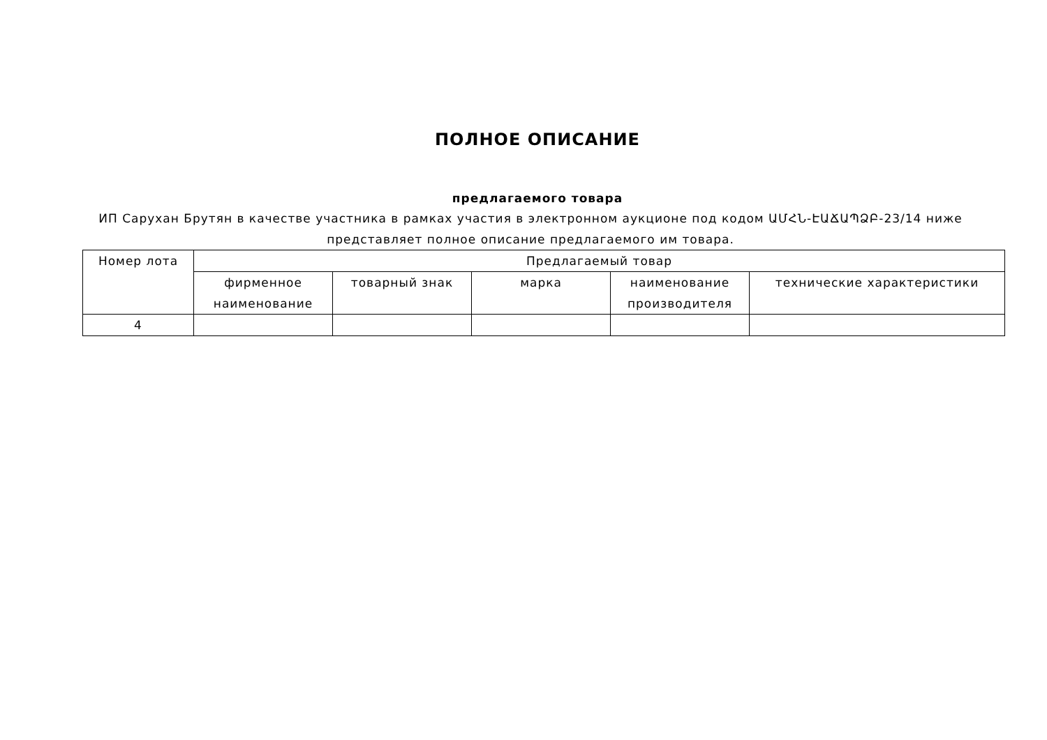ПОЛНОЕ ОПИСАНИЕ
предлагаемого товара
ИП Сарухан Брутян в качестве участника в рамках участия в электронном аукционе под кодом ԱՄՀՆ-ԷԱՃԱՊՁԲ-23/14 ниже представляет полное описание предлагаемого им товара.
| Номер лота | Предлагаемый товар | | | | |
| --- | --- | --- | --- | --- | --- |
| | фирменное наименование | товарный знак | марка | наименование производителя | технические характеристики |
| 4 | | | | | |